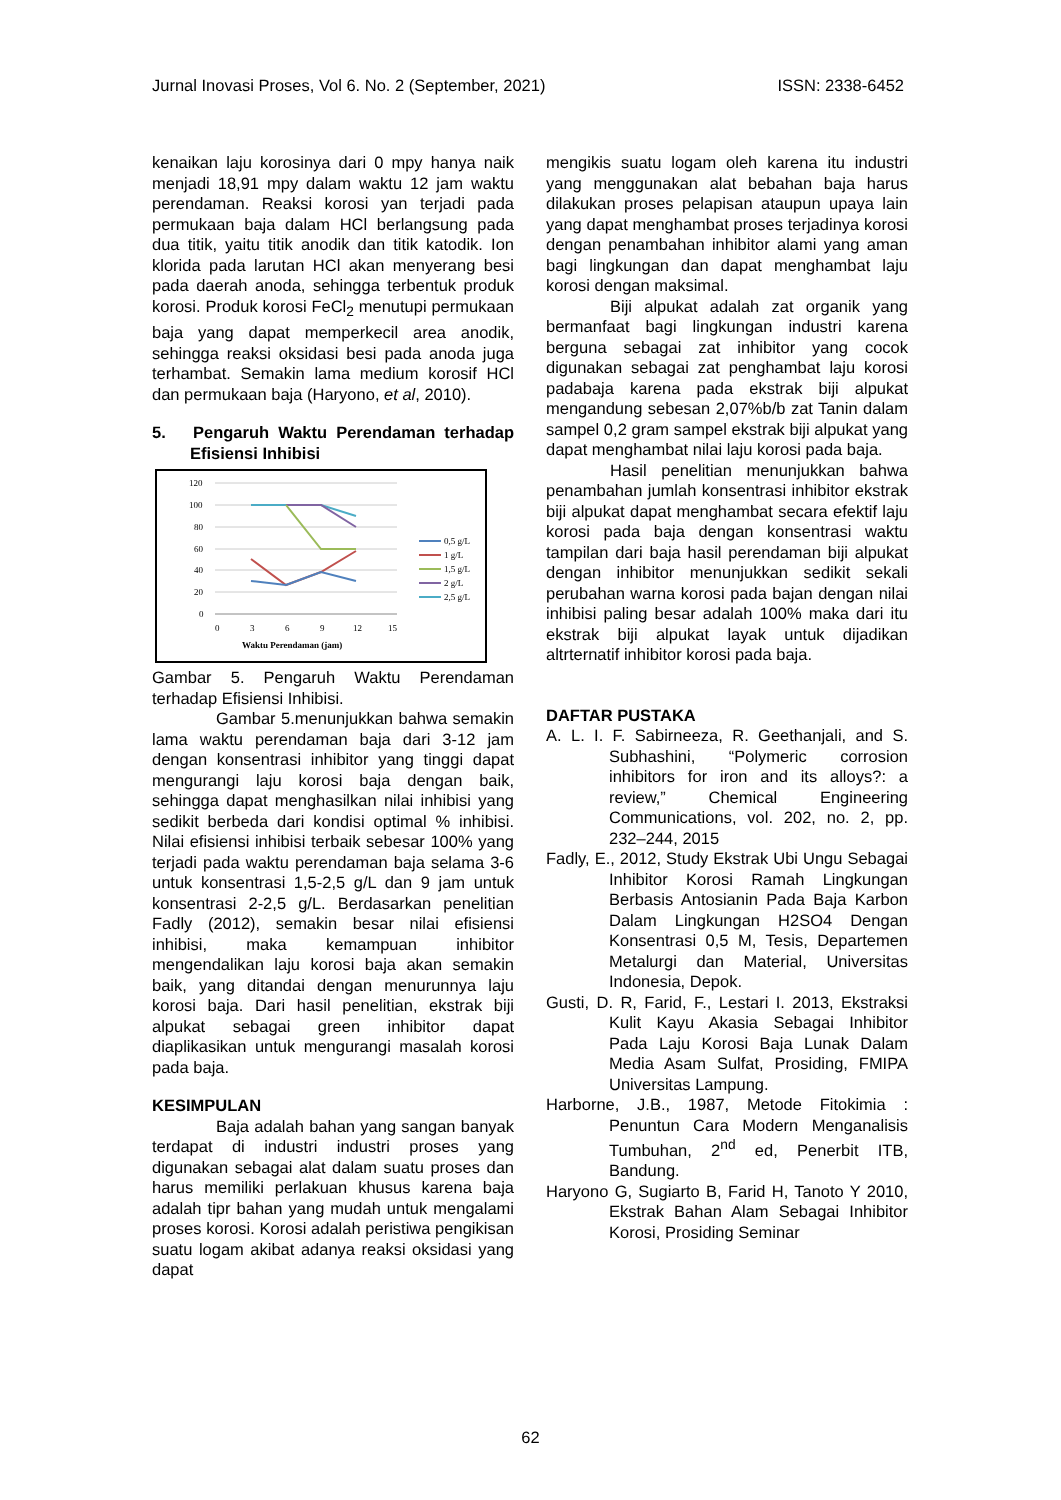Jurnal Inovasi Proses, Vol 6. No. 2 (September, 2021) ISSN: 2338-6452
kenaikan laju korosinya dari 0 mpy hanya naik menjadi 18,91 mpy dalam waktu 12 jam waktu perendaman. Reaksi korosi yan terjadi pada permukaan baja dalam HCl berlangsung pada dua titik, yaitu titik anodik dan titik katodik. Ion klorida pada larutan HCl akan menyerang besi pada daerah anoda, sehingga terbentuk produk korosi. Produk korosi FeCl<sub>2</sub> menutupi permukaan baja yang dapat memperkecil area anodik, sehingga reaksi oksidasi besi pada anoda juga terhambat. Semakin lama medium korosif HCl dan permukaan baja (Haryono, et al, 2010).
5. Pengaruh Waktu Perendaman terhadap Efisiensi Inhibisi
120
100
80
60
40
20
0
0
3
6
9
12
15
Waktu Perendaman (jam)
0,5 g/L
1 g/L
1,5 g/L
2 g/L
2,5 g/L
Gambar 5. Pengaruh Waktu Perendaman terhadap Efisiensi Inhibisi.
Gambar 5.menunjukkan bahwa semakin lama waktu perendaman baja dari 3-12 jam dengan konsentrasi inhibitor yang tinggi dapat mengurangi laju korosi baja dengan baik, sehingga dapat menghasilkan nilai inhibisi yang sedikit berbeda dari kondisi optimal % inhibisi. Nilai efisiensi inhibisi terbaik sebesar 100% yang terjadi pada waktu perendaman baja selama 3-6 untuk konsentrasi 1,5-2,5 g/L dan 9 jam untuk konsentrasi 2-2,5 g/L. Berdasarkan penelitian Fadly (2012), semakin besar nilai efisiensi inhibisi, maka kemampuan inhibitor mengendalikan laju korosi baja akan semakin baik, yang ditandai dengan menurunnya laju korosi baja. Dari hasil penelitian, ekstrak biji alpukat sebagai green inhibitor dapat diaplikasikan untuk mengurangi masalah korosi pada baja.
KESIMPULAN
Baja adalah bahan yang sangan banyak terdapat di industri industri proses yang digunakan sebagai alat dalam suatu proses dan harus memiliki perlakuan khusus karena baja adalah tipr bahan yang mudah untuk mengalami proses korosi. Korosi adalah peristiwa pengikisan suatu logam akibat adanya reaksi oksidasi yang dapat
mengikis suatu logam oleh karena itu industri yang menggunakan alat bebahan baja harus dilakukan proses pelapisan ataupun upaya lain yang dapat menghambat proses terjadinya korosi dengan penambahan inhibitor alami yang aman bagi lingkungan dan dapat menghambat laju korosi dengan maksimal.
Biji alpukat adalah zat organik yang bermanfaat bagi lingkungan industri karena berguna sebagai zat inhibitor yang cocok digunakan sebagai zat penghambat laju korosi padabaja karena pada ekstrak biji alpukat mengandung sebesan 2,07%b/b zat Tanin dalam sampel 0,2 gram sampel ekstrak biji alpukat yang dapat menghambat nilai laju korosi pada baja.
Hasil penelitian menunjukkan bahwa penambahan jumlah konsentrasi inhibitor ekstrak biji alpukat dapat menghambat secara efektif laju korosi pada baja dengan konsentrasi waktu tampilan dari baja hasil perendaman biji alpukat dengan inhibitor menunjukkan sedikit sekali perubahan warna korosi pada bajan dengan nilai inhibisi paling besar adalah 100% maka dari itu ekstrak biji alpukat layak untuk dijadikan altrternatif inhibitor korosi pada baja.
DAFTAR PUSTAKA
A. L. I. F. Sabirneeza, R. Geethanjali, and S. Subhashini, “Polymeric corrosion inhibitors for iron and its alloys?: a review,” Chemical Engineering Communications, vol. 202, no. 2, pp. 232–244, 2015
Fadly, E., 2012, Study Ekstrak Ubi Ungu Sebagai Inhibitor Korosi Ramah Lingkungan Berbasis Antosianin Pada Baja Karbon Dalam Lingkungan H2SO4 Dengan Konsentrasi 0,5 M, Tesis, Departemen Metalurgi dan Material, Universitas Indonesia, Depok.
Gusti, D. R, Farid, F., Lestari I. 2013, Ekstraksi Kulit Kayu Akasia Sebagai Inhibitor Pada Laju Korosi Baja Lunak Dalam Media Asam Sulfat, Prosiding, FMIPA Universitas Lampung.
Harborne, J.B., 1987, Metode Fitokimia : Penuntun Cara Modern Menganalisis Tumbuhan, 2<sup>nd</sup> ed, Penerbit ITB, Bandung.
Haryono G, Sugiarto B, Farid H, Tanoto Y 2010, Ekstrak Bahan Alam Sebagai Inhibitor Korosi, Prosiding Seminar
62